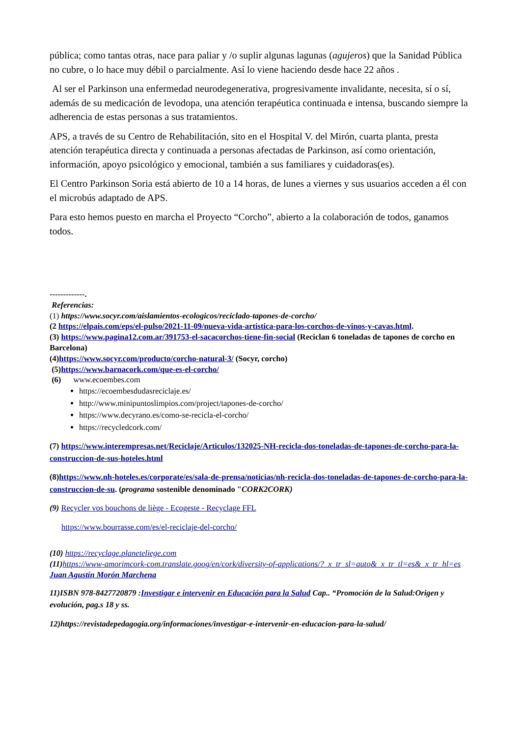pública; como tantas otras, nace para paliar y /o suplir algunas lagunas (agujeros) que la Sanidad Pública no cubre, o lo hace muy débil o parcialmente. Así lo viene haciendo desde hace 22 años .
Al ser el Parkinson una enfermedad neurodegenerativa, progresivamente invalidante, necesita, sí o sí, además de su medicación de levodopa, una atención terapéutica continuada e intensa, buscando siempre la adherencia de estas personas a sus tratamientos.
APS, a través de su Centro de Rehabilitación, sito en el Hospital V. del Mirón, cuarta planta, presta atención terapéutica directa y continuada a personas afectadas de Parkinson, así como orientación, información, apoyo psicológico y emocional, también a sus familiares y cuidadoras(es).
El Centro Parkinson Soria está abierto de 10 a 14 horas, de lunes a viernes y sus usuarios acceden a él con el microbús adaptado de APS.
Para esto hemos puesto en marcha el Proyecto “Corcho”, abierto a la colaboración de todos, ganamos todos.
-------------.
Referencias:
(1) https://www.socyr.com/aislamientos-ecologicos/reciclado-tapones-de-corcho/
(2 https://elpais.com/eps/el-pulso/2021-11-09/nueva-vida-artistica-para-los-corchos-de-vinos-y-cavas.html.
(3) https://www.pagina12.com.ar/391753-el-sacacorchos-tiene-fin-social (Reciclan 6 toneladas de tapones de corcho en Barcelona)
(4)https://www.socyr.com/producto/corcho-natural-3/ (Socyr, corcho)
(5)https://www.barnacork.com/que-es-el-corcho/
(6) www.ecoembes.com
https://ecoembesdudasreciclaje.es/
http://www.minipuntoslimpios.com/project/tapones-de-corcho/
https://www.decyrano.es/como-se-recicla-el-corcho/
https://recycledcork.com/
(7) https://www.interempresas.net/Reciclaje/Articulos/132025-NH-recicla-dos-toneladas-de-tapones-de-corcho-para-la-construccion-de-sus-hoteles.html
(8)https://www.nh-hoteles.es/corporate/es/sala-de-prensa/noticias/nh-recicla-dos-toneladas-de-tapones-de-corcho-para-la-construccion-de-su. (programa sostenible denominado "CORK2CORK)
(9) Recycler vos bouchons de liège - Ecogeste - Recyclage FFL
https://www.bourrasse.com/es/el-reciclaje-del-corcho/
(10) https://recyclage.planeteliege.com
(11) https://www-amorimcork-com.translate.goog/en/cork/diversity-of-applications/?_x_tr_sl=auto&_x_tr_tl=es&_x_tr_hl=es
Juan Agustín Morón Marchena
11)ISBN 978-8427720879 :Investigar e intervenir en Educación para la Salud Cap.. “Promoción de la Salud:Origen y evolución, pag.s 18 y ss.
12)https://revistadepedagogia.org/informaciones/investigar-e-intervenir-en-educacion-para-la-salud/